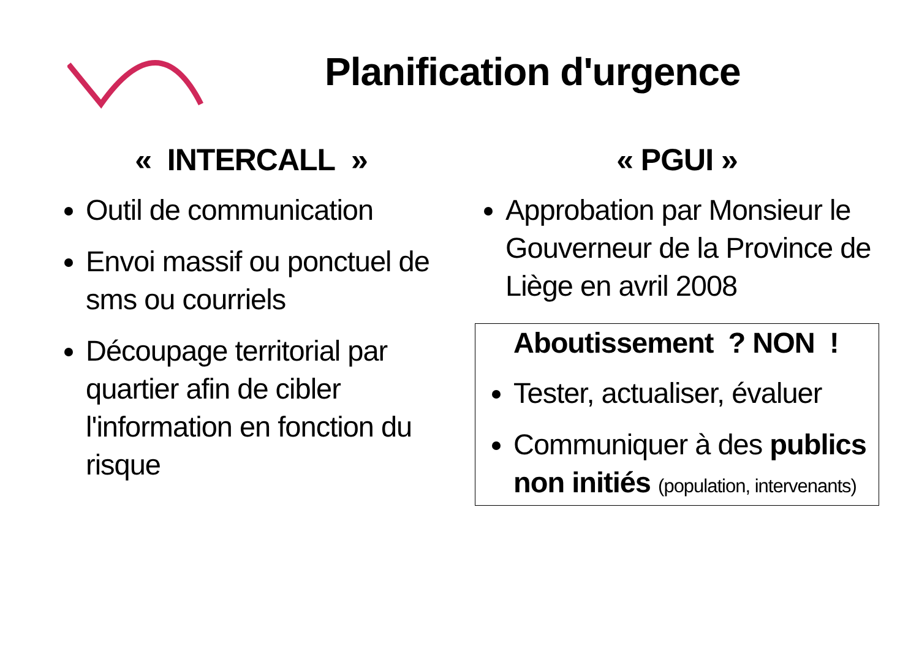Planification d'urgence
« INTERCALL »
Outil de communication
Envoi massif ou ponctuel de sms ou courriels
Découpage territorial par quartier afin de cibler l'information en fonction du risque
« PGUI »
Approbation par Monsieur le Gouverneur de la Province de Liège en avril 2008
Aboutissement ? NON !
Tester, actualiser, évaluer
Communiquer à des publics non initiés (population, intervenants)